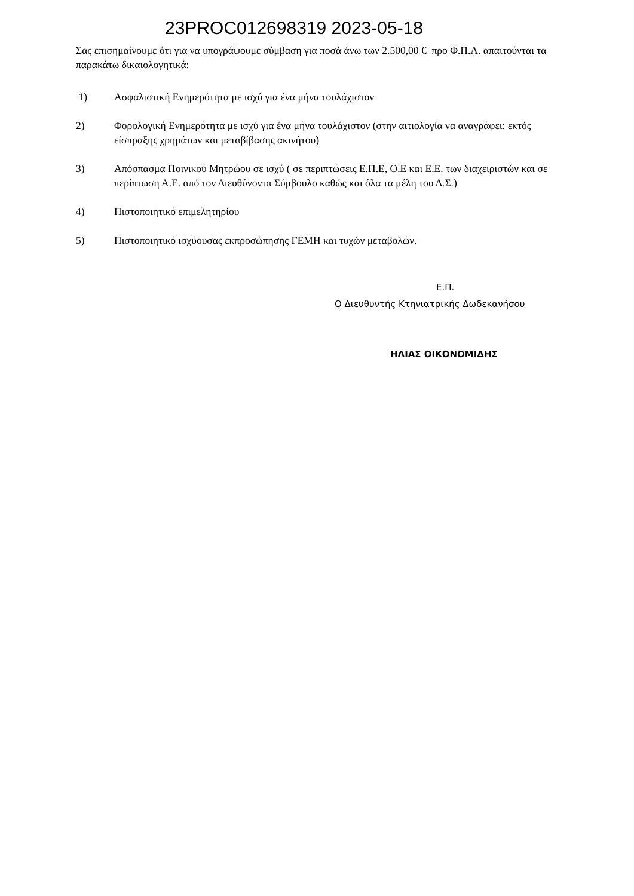23PROC012698319 2023-05-18
Σας επισημαίνουμε ότι για να υπογράψουμε σύμβαση για ποσά άνω των 2.500,00 € προ Φ.Π.Α. απαιτούνται τα παρακάτω δικαιολογητικά:
1) Ασφαλιστική Ενημερότητα με ισχύ για ένα μήνα τουλάχιστον
2) Φορολογική Ενημερότητα με ισχύ για ένα μήνα τουλάχιστον (στην αιτιολογία να αναγράφει: εκτός είσπραξης χρημάτων και μεταβίβασης ακινήτου)
3) Απόσπασμα Ποινικού Μητρώου σε ισχύ ( σε περιπτώσεις Ε.Π.Ε, Ο.Ε και Ε.Ε. των διαχειριστών και σε περίπτωση Α.Ε. από τον Διευθύνοντα Σύμβουλο καθώς και όλα τα μέλη του Δ.Σ.)
4) Πιστοποιητικό επιμελητηρίου
5) Πιστοποιητικό ισχύουσας εκπροσώπησης ΓΕΜΗ και τυχών μεταβολών.
Ε.Π.
Ο Διευθυντής Κτηνιατρικής Δωδεκανήσου
ΗΛΙΑΣ ΟΙΚΟΝΟΜΙΔΗΣ